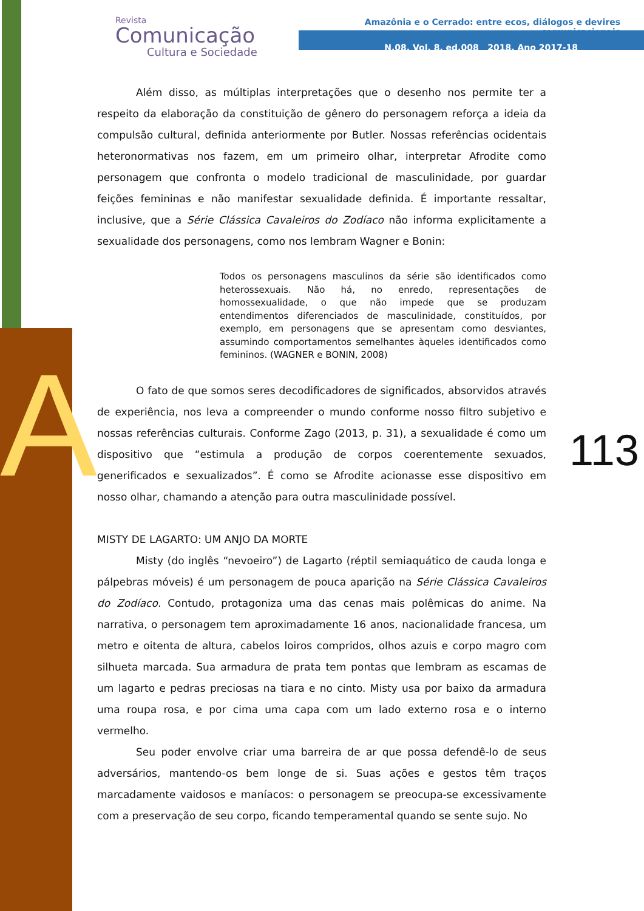A
Revista
Comunicação
Cultura e Sociedade
Amazônia e o Cerrado: entre ecos, diálogos e devires comunicacionais
N.08, Vol. 8, ed.008 2018, Ano 2017-18
Além disso, as múltiplas interpretações que o desenho nos permite ter a respeito da elaboração da constituição de gênero do personagem reforça a ideia da compulsão cultural, definida anteriormente por Butler. Nossas referências ocidentais heteronormativas nos fazem, em um primeiro olhar, interpretar Afrodite como personagem que confronta o modelo tradicional de masculinidade, por guardar feições femininas e não manifestar sexualidade definida. É importante ressaltar, inclusive, que a Série Clássica Cavaleiros do Zodíaco não informa explicitamente a sexualidade dos personagens, como nos lembram Wagner e Bonin:
Todos os personagens masculinos da série são identificados como heterossexuais. Não há, no enredo, representações de homossexualidade, o que não impede que se produzam entendimentos diferenciados de masculinidade, constituídos, por exemplo, em personagens que se apresentam como desviantes, assumindo comportamentos semelhantes àqueles identificados como femininos. (WAGNER e BONIN, 2008)
O fato de que somos seres decodificadores de significados, absorvidos através de experiência, nos leva a compreender o mundo conforme nosso filtro subjetivo e nossas referências culturais. Conforme Zago (2013, p. 31), a sexualidade é como um dispositivo que “estimula a produção de corpos coerentemente sexuados, generificados e sexualizados”. É como se Afrodite acionasse esse dispositivo em nosso olhar, chamando a atenção para outra masculinidade possível.
MISTY DE LAGARTO: UM ANJO DA MORTE
Misty (do inglês “nevoeiro”) de Lagarto (réptil semiaquático de cauda longa e pálpebras móveis) é um personagem de pouca aparição na Série Clássica Cavaleiros do Zodíaco. Contudo, protagoniza uma das cenas mais polêmicas do anime. Na narrativa, o personagem tem aproximadamente 16 anos, nacionalidade francesa, um metro e oitenta de altura, cabelos loiros compridos, olhos azuis e corpo magro com silhueta marcada. Sua armadura de prata tem pontas que lembram as escamas de um lagarto e pedras preciosas na tiara e no cinto. Misty usa por baixo da armadura uma roupa rosa, e por cima uma capa com um lado externo rosa e o interno vermelho.
Seu poder envolve criar uma barreira de ar que possa defendê-lo de seus adversários, mantendo-os bem longe de si. Suas ações e gestos têm traços marcadamente vaidosos e maníacos: o personagem se preocupa-se excessivamente com a preservação de seu corpo, ficando temperamental quando se sente sujo. No
113